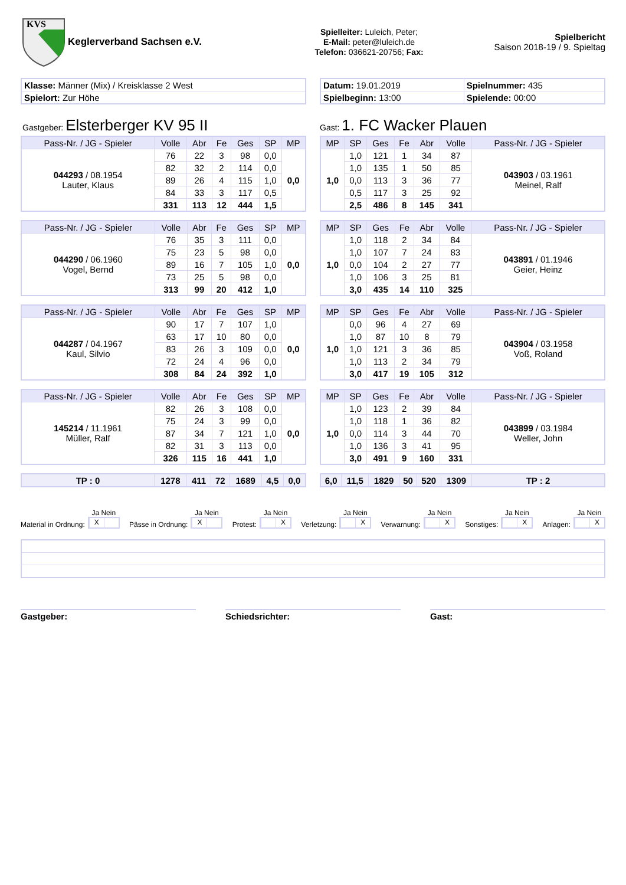KVS
Keglerverband Sachsen e.V.
Spielleiter: Luleich, Peter;
E-Mail: peter@luleich.de
Telefon: 036621-20756; Fax:
Spielbericht
Saison 2018-19 / 9. Spieltag
| Klasse: Männer (Mix) / Kreisklasse 2 West |
| Spielort: Zur Höhe |
| Datum: 19.01.2019 | Spielnummer: 435 |
| Spielbeginn: 13:00 | Spielende: 00:00 |
Gastgeber: Elsterberger KV 95 II
Gast: 1. FC Wacker Plauen
| Pass-Nr. / JG - Spieler | Volle | Abr | Fe | Ges | SP | MP |
| --- | --- | --- | --- | --- | --- | --- |
| 044293 / 08.1954 Lauter, Klaus | 76 | 22 | 3 | 98 | 0,0 | 0,0 |
| | 82 | 32 | 2 | 114 | 0,0 | |
| | 89 | 26 | 4 | 115 | 1,0 | |
| | 84 | 33 | 3 | 117 | 0,5 | |
| | 331 | 113 | 12 | 444 | 1,5 | |
| MP | SP | Ges | Fe | Abr | Volle | Pass-Nr. / JG - Spieler |
| --- | --- | --- | --- | --- | --- | --- |
| 1,0 | 1,0 | 121 | 1 | 34 | 87 | 043903 / 03.1961 Meinel, Ralf |
| | 1,0 | 135 | 1 | 50 | 85 | |
| | 0,0 | 113 | 3 | 36 | 77 | |
| | 0,5 | 117 | 3 | 25 | 92 | |
| | 2,5 | 486 | 8 | 145 | 341 | |
| Pass-Nr. / JG - Spieler | Volle | Abr | Fe | Ges | SP | MP |
| --- | --- | --- | --- | --- | --- | --- |
| 044290 / 06.1960 Vogel, Bernd | 76 | 35 | 3 | 111 | 0,0 | 0,0 |
| | 75 | 23 | 5 | 98 | 0,0 | |
| | 89 | 16 | 7 | 105 | 1,0 | |
| | 73 | 25 | 5 | 98 | 0,0 | |
| | 313 | 99 | 20 | 412 | 1,0 | |
| MP | SP | Ges | Fe | Abr | Volle | Pass-Nr. / JG - Spieler |
| --- | --- | --- | --- | --- | --- | --- |
| 1,0 | 1,0 | 118 | 2 | 34 | 84 | 043891 / 01.1946 Geier, Heinz |
| | 1,0 | 107 | 7 | 24 | 83 | |
| | 0,0 | 104 | 2 | 27 | 77 | |
| | 1,0 | 106 | 3 | 25 | 81 | |
| | 3,0 | 435 | 14 | 110 | 325 | |
| Pass-Nr. / JG - Spieler | Volle | Abr | Fe | Ges | SP | MP |
| --- | --- | --- | --- | --- | --- | --- |
| 044287 / 04.1967 Kaul, Silvio | 90 | 17 | 7 | 107 | 1,0 | 0,0 |
| | 63 | 17 | 10 | 80 | 0,0 | |
| | 83 | 26 | 3 | 109 | 0,0 | |
| | 72 | 24 | 4 | 96 | 0,0 | |
| | 308 | 84 | 24 | 392 | 1,0 | |
| MP | SP | Ges | Fe | Abr | Volle | Pass-Nr. / JG - Spieler |
| --- | --- | --- | --- | --- | --- | --- |
| 1,0 | 0,0 | 96 | 4 | 27 | 69 | 043904 / 03.1958 Voß, Roland |
| | 1,0 | 87 | 10 | 8 | 79 | |
| | 1,0 | 121 | 3 | 36 | 85 | |
| | 1,0 | 113 | 2 | 34 | 79 | |
| | 3,0 | 417 | 19 | 105 | 312 | |
| Pass-Nr. / JG - Spieler | Volle | Abr | Fe | Ges | SP | MP |
| --- | --- | --- | --- | --- | --- | --- |
| 145214 / 11.1961 Müller, Ralf | 82 | 26 | 3 | 108 | 0,0 | 0,0 |
| | 75 | 24 | 3 | 99 | 0,0 | |
| | 87 | 34 | 7 | 121 | 1,0 | |
| | 82 | 31 | 3 | 113 | 0,0 | |
| | 326 | 115 | 16 | 441 | 1,0 | |
| MP | SP | Ges | Fe | Abr | Volle | Pass-Nr. / JG - Spieler |
| --- | --- | --- | --- | --- | --- | --- |
| 1,0 | 1,0 | 123 | 2 | 39 | 84 | 043899 / 03.1984 Weller, John |
| | 1,0 | 118 | 1 | 36 | 82 | |
| | 0,0 | 114 | 3 | 44 | 70 | |
| | 1,0 | 136 | 3 | 41 | 95 | |
| | 3,0 | 491 | 9 | 160 | 331 | |
| TP : 0 | 1278 | 411 | 72 | 1689 | 4,5 | 0,0 |
| 6,0 | 11,5 | 1829 | 50 | 520 | 1309 | TP : 2 |
Material in Ordnung:
Ja Nein
X
Pässe in Ordnung:
Ja Nein
X
Protest:
Ja Nein
X
Verletzung:
Ja Nein
X
Verwarnung:
Ja Nein
X
Sonstiges:
Ja Nein
X
Anlagen:
Ja Nein
X
Gastgeber: Schiedsrichter: Gast: